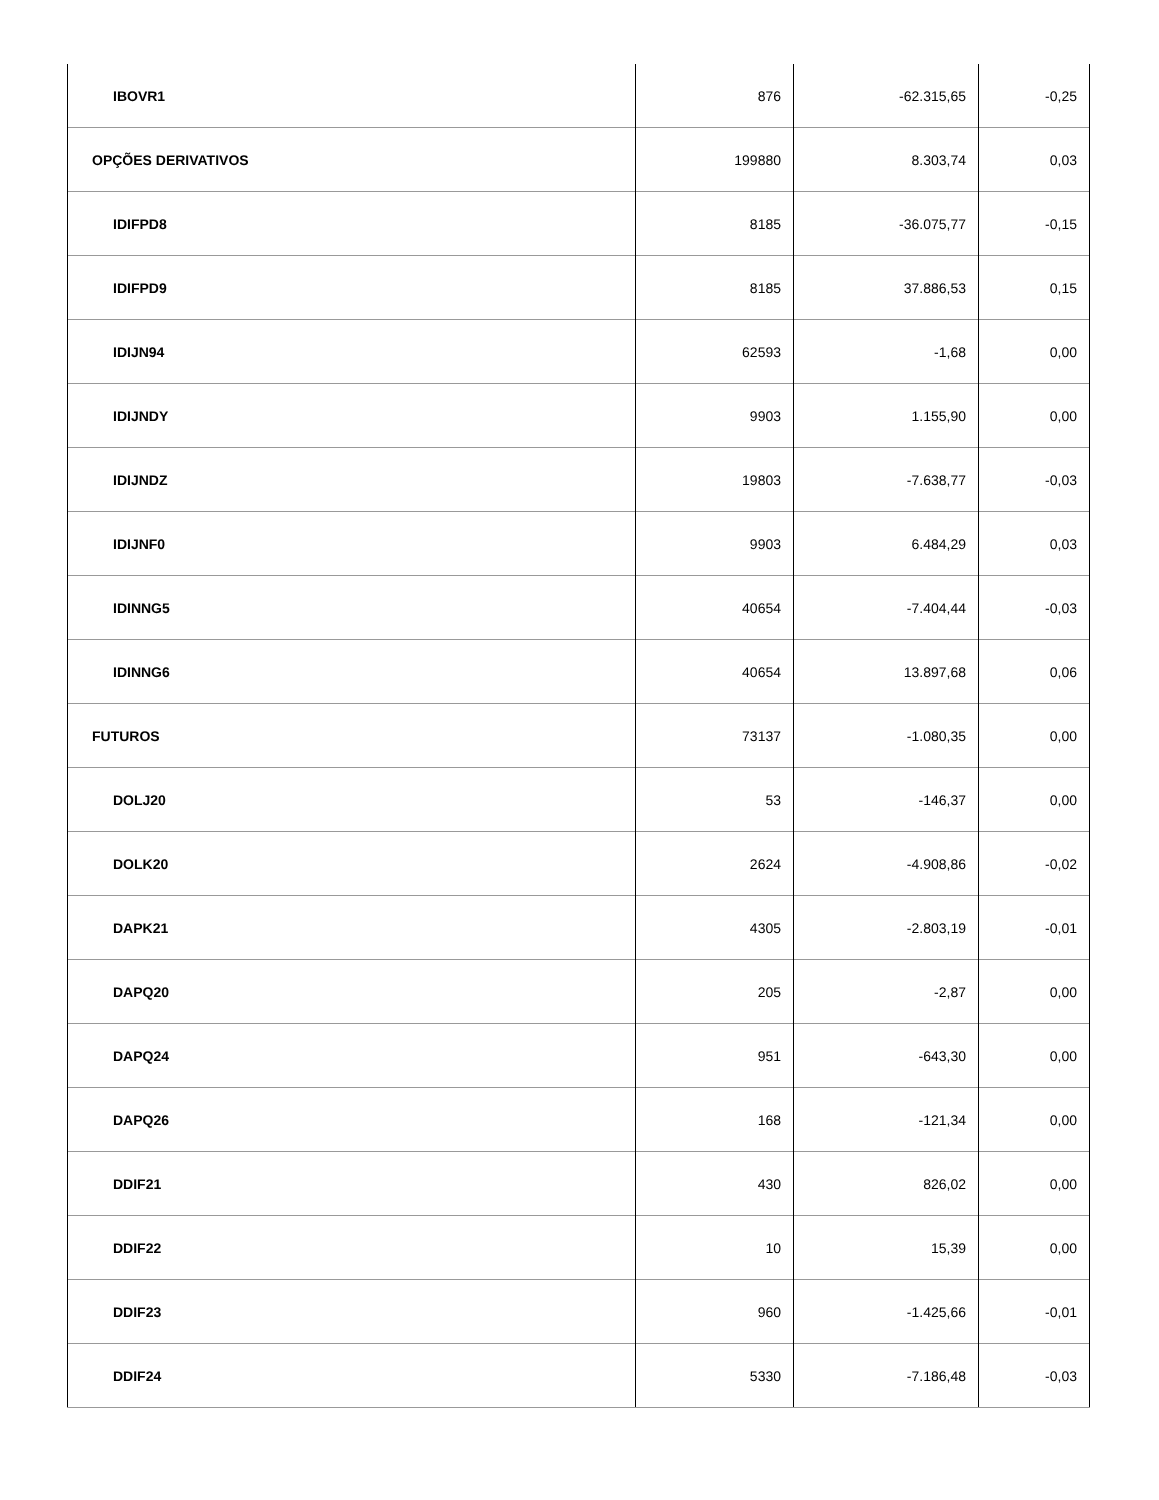| IBOVR1 | 876 | -62.315,65 | -0,25 |
| OPÇÕES DERIVATIVOS | 199880 | 8.303,74 | 0,03 |
| IDIFPD8 | 8185 | -36.075,77 | -0,15 |
| IDIFPD9 | 8185 | 37.886,53 | 0,15 |
| IDIJN94 | 62593 | -1,68 | 0,00 |
| IDIJNDY | 9903 | 1.155,90 | 0,00 |
| IDIJNDZ | 19803 | -7.638,77 | -0,03 |
| IDIJNF0 | 9903 | 6.484,29 | 0,03 |
| IDINNG5 | 40654 | -7.404,44 | -0,03 |
| IDINNG6 | 40654 | 13.897,68 | 0,06 |
| FUTUROS | 73137 | -1.080,35 | 0,00 |
| DOLJ20 | 53 | -146,37 | 0,00 |
| DOLK20 | 2624 | -4.908,86 | -0,02 |
| DAPK21 | 4305 | -2.803,19 | -0,01 |
| DAPQ20 | 205 | -2,87 | 0,00 |
| DAPQ24 | 951 | -643,30 | 0,00 |
| DAPQ26 | 168 | -121,34 | 0,00 |
| DDIF21 | 430 | 826,02 | 0,00 |
| DDIF22 | 10 | 15,39 | 0,00 |
| DDIF23 | 960 | -1.425,66 | -0,01 |
| DDIF24 | 5330 | -7.186,48 | -0,03 |